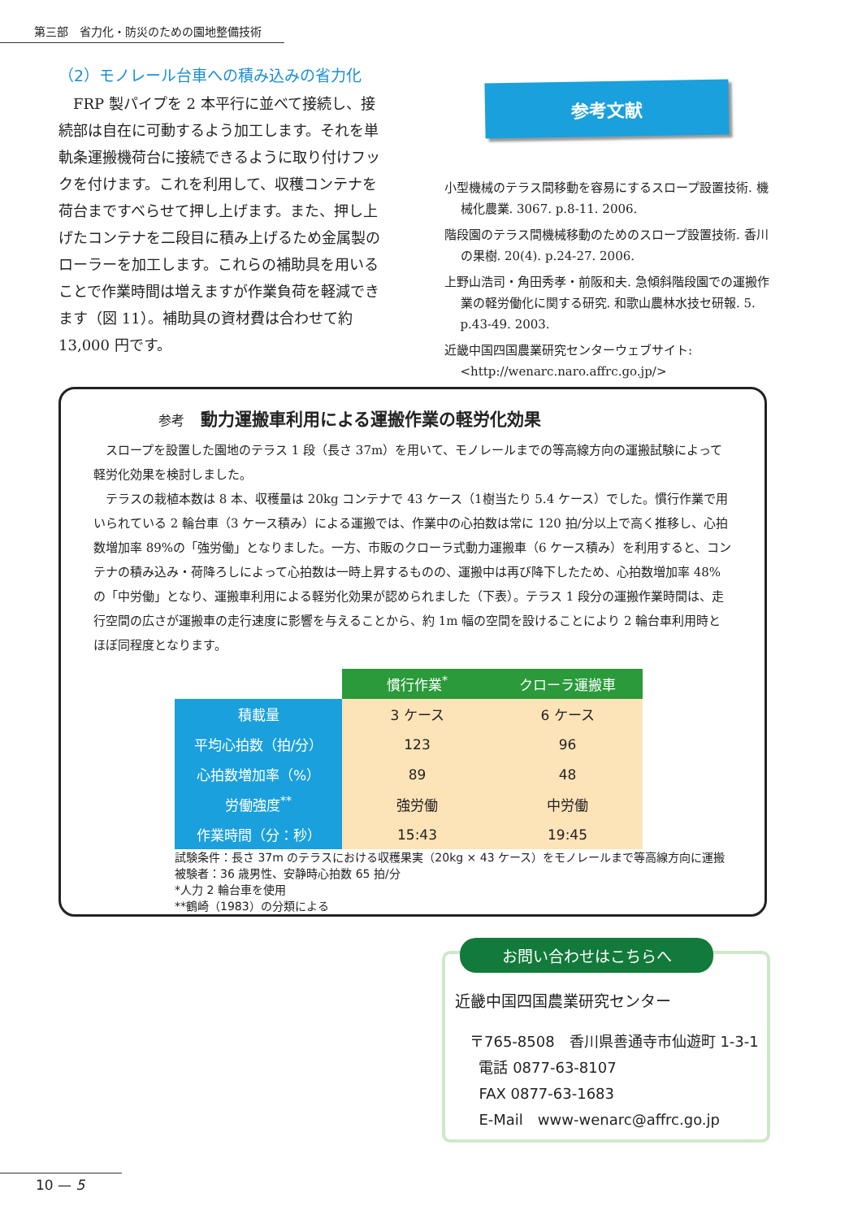第三部　省力化・防災のための園地整備技術
（2）モノレール台車への積み込みの省力化
FRP 製パイプを 2 本平行に並べて接続し、接続部は自在に可動するよう加工します。それを単軌条運搬機荷台に接続できるように取り付けフックを付けます。これを利用して、収穫コンテナを荷台まですべらせて押し上げます。また、押し上げたコンテナを二段目に積み上げるため金属製のローラーを加工します。これらの補助具を用いることで作業時間は増えますが作業負荷を軽減できます（図 11）。補助具の資材費は合わせて約 13,000 円です。
参考文献
小型機械のテラス間移動を容易にするスロープ設置技術. 機械化農業. 3067. p.8-11. 2006.
階段園のテラス間機械移動のためのスロープ設置技術. 香川の果樹. 20(4). p.24-27. 2006.
上野山浩司・角田秀孝・前阪和夫. 急傾斜階段園での運搬作業の軽労働化に関する研究. 和歌山農林水技セ研報. 5. p.43-49. 2003.
近畿中国四国農業研究センターウェブサイト: <http://wenarc.naro.affrc.go.jp/>
参考 動力運搬車利用による運搬作業の軽労化効果
スロープを設置した園地のテラス 1 段（長さ 37m）を用いて、モノレールまでの等高線方向の運搬試験によって軽労化効果を検討しました。
テラスの栽植本数は 8 本、収穫量は 20kg コンテナで 43 ケース（1樹当たり 5.4 ケース）でした。慣行作業で用いられている 2 輪台車（3 ケース積み）による運搬では、作業中の心拍数は常に 120 拍/分以上で高く推移し、心拍数増加率 89%の「強労働」となりました。一方、市販のクローラ式動力運搬車（6 ケース積み）を利用すると、コンテナの積み込み・荷降ろしによって心拍数は一時上昇するものの、運搬中は再び降下したため、心拍数増加率 48%の「中労働」となり、運搬車利用による軽労化効果が認められました（下表）。テラス 1 段分の運搬作業時間は、走行空間の広さが運搬車の走行速度に影響を与えることから、約 1m 幅の空間を設けることにより 2 輪台車利用時とほぼ同程度となります。
| | 慣行作業<sup>*</sup> | クローラ運搬車 |
| --- | --- | --- |
| 積載量 | 3 ケース | 6 ケース |
| 平均心拍数（拍/分） | 123 | 96 |
| 心拍数増加率（%） | 89 | 48 |
| 労働強度<sup>**</sup> | 強労働 | 中労働 |
| 作業時間（分：秒） | 15:43 | 19:45 |
試験条件：長さ 37m のテラスにおける収穫果実（20kg × 43 ケース）をモノレールまで等高線方向に運搬
被験者：36 歳男性、安静時心拍数 65 拍/分
*人力 2 輪台車を使用
**鶴崎（1983）の分類による
お問い合わせはこちらへ
近畿中国四国農業研究センター
〒765-8508　香川県善通寺市仙遊町 1-3-1
電話 0877-63-8107
FAX 0877-63-1683
E-Mail　www-wenarc@affrc.go.jp
10 — 5